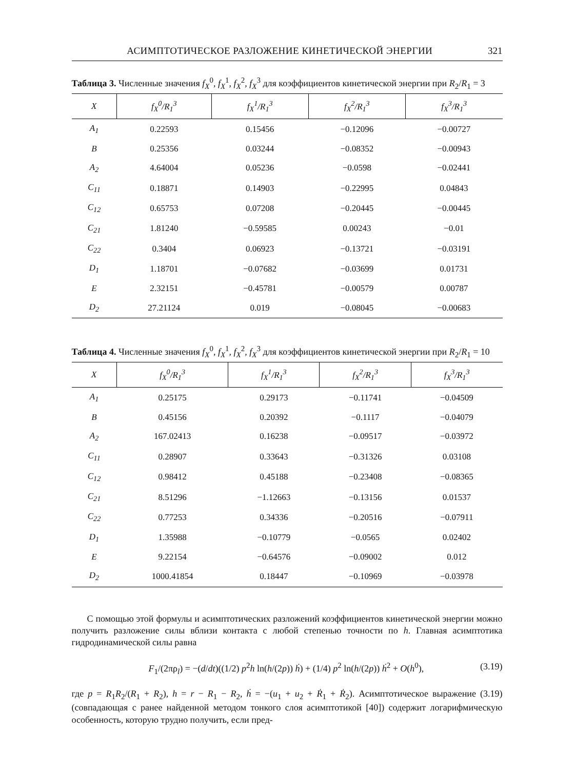АСИМПТОТИЧЕСКОЕ РАЗЛОЖЕНИЕ КИНЕТИЧЕСКОЙ ЭНЕРГИИ 321
Таблица 3. Численные значения f<sub>X</sub><sup>0</sup>, f<sub>X</sub><sup>1</sup>, f<sub>X</sub><sup>2</sup>, f<sub>X</sub><sup>3</sup> для коэффициентов кинетической энергии при R<sub>2</sub>/R<sub>1</sub> = 3
| X | f<sub>X</sub><sup>0</sup>/R<sub>1</sub><sup>3</sup> | f<sub>X</sub><sup>1</sup>/R<sub>1</sub><sup>3</sup> | f<sub>X</sub><sup>2</sup>/R<sub>1</sub><sup>3</sup> | f<sub>X</sub><sup>3</sup>/R<sub>1</sub><sup>3</sup> |
| --- | --- | --- | --- | --- |
| A<sub>1</sub> | 0.22593 | 0.15456 | −0.12096 | −0.00727 |
| B | 0.25356 | 0.03244 | −0.08352 | −0.00943 |
| A<sub>2</sub> | 4.64004 | 0.05236 | −0.0598 | −0.02441 |
| C<sub>11</sub> | 0.18871 | 0.14903 | −0.22995 | 0.04843 |
| C<sub>12</sub> | 0.65753 | 0.07208 | −0.20445 | −0.00445 |
| C<sub>21</sub> | 1.81240 | −0.59585 | 0.00243 | −0.01 |
| C<sub>22</sub> | 0.3404 | 0.06923 | −0.13721 | −0.03191 |
| D<sub>1</sub> | 1.18701 | −0.07682 | −0.03699 | 0.01731 |
| E | 2.32151 | −0.45781 | −0.00579 | 0.00787 |
| D<sub>2</sub> | 27.21124 | 0.019 | −0.08045 | −0.00683 |
Таблица 4. Численные значения f<sub>X</sub><sup>0</sup>, f<sub>X</sub><sup>1</sup>, f<sub>X</sub><sup>2</sup>, f<sub>X</sub><sup>3</sup> для коэффициентов кинетической энергии при R<sub>2</sub>/R<sub>1</sub> = 10
| X | f<sub>X</sub><sup>0</sup>/R<sub>1</sub><sup>3</sup> | f<sub>X</sub><sup>1</sup>/R<sub>1</sub><sup>3</sup> | f<sub>X</sub><sup>2</sup>/R<sub>1</sub><sup>3</sup> | f<sub>X</sub><sup>3</sup>/R<sub>1</sub><sup>3</sup> |
| --- | --- | --- | --- | --- |
| A<sub>1</sub> | 0.25175 | 0.29173 | −0.11741 | −0.04509 |
| B | 0.45156 | 0.20392 | −0.1117 | −0.04079 |
| A<sub>2</sub> | 167.02413 | 0.16238 | −0.09517 | −0.03972 |
| C<sub>11</sub> | 0.28907 | 0.33643 | −0.31326 | 0.03108 |
| C<sub>12</sub> | 0.98412 | 0.45188 | −0.23408 | −0.08365 |
| C<sub>21</sub> | 8.51296 | −1.12663 | −0.13156 | 0.01537 |
| C<sub>22</sub> | 0.77253 | 0.34336 | −0.20516 | −0.07911 |
| D<sub>1</sub> | 1.35988 | −0.10779 | −0.0565 | 0.02402 |
| E | 9.22154 | −0.64576 | −0.09002 | 0.012 |
| D<sub>2</sub> | 1000.41854 | 0.18447 | −0.10969 | −0.03978 |
С помощью этой формулы и асимптотических разложений коэффициентов кинетической энергии можно получить разложение силы вблизи контакта с любой степенью точности по h. Главная асимптотика гидродинамической силы равна
F<sub>1</sub>/(2πρ<sub>l</sub>) = −(d/dt)((1/2) p<sup>2</sup>h ln(h/(2p)) ḣ) + (1/4) p<sup>2</sup> ln(h/(2p)) ḣ<sup>2</sup> + O(h<sup>0</sup>), (3.19)
где p = R<sub>1</sub>R<sub>2</sub>/(R<sub>1</sub> + R<sub>2</sub>), h = r − R<sub>1</sub> − R<sub>2</sub>, ḣ = −(u<sub>1</sub> + u<sub>2</sub> + Ṙ<sub>1</sub> + Ṙ<sub>2</sub>). Асимптотическое выражение (3.19) (совпадающая с ранее найденной методом тонкого слоя асимптотикой [40]) содержит логарифмическую особенность, которую трудно получить, если пред-